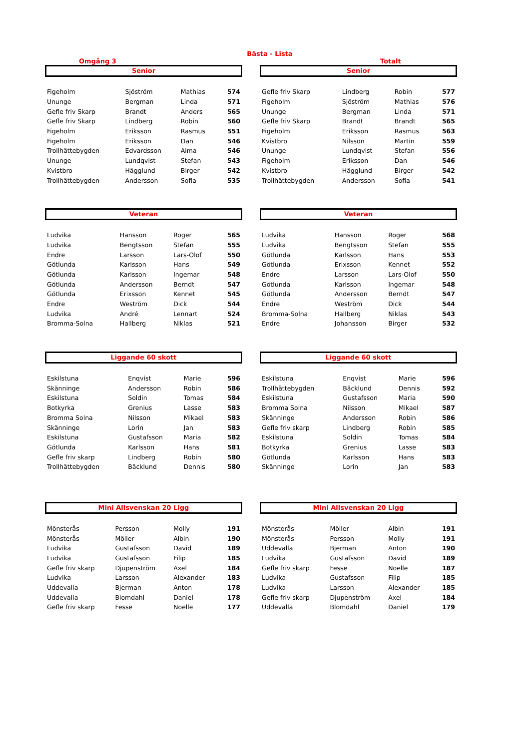Bästa - Lista
Omgång 3 Totalt
Senior
| Figeholm | Sjöström | Mathias | 574 |
| Ununge | Bergman | Linda | 571 |
| Gefle friv Skarp | Brandt | Anders | 565 |
| Gefle friv Skarp | Lindberg | Robin | 560 |
| Figeholm | Eriksson | Rasmus | 551 |
| Figeholm | Eriksson | Dan | 546 |
| Trollhättebygden | Edvardsson | Alma | 546 |
| Ununge | Lundqvist | Stefan | 543 |
| Kvistbro | Hägglund | Birger | 542 |
| Trollhättebygden | Andersson | Sofia | 535 |
Senior
| Gefle friv Skarp | Lindberg | Robin | 577 |
| Figeholm | Sjöström | Mathias | 576 |
| Ununge | Bergman | Linda | 571 |
| Gefle friv Skarp | Brandt | Brandt | 565 |
| Figeholm | Eriksson | Rasmus | 563 |
| Kvistbro | Nilsson | Martin | 559 |
| Ununge | Lundqvist | Stefan | 556 |
| Figeholm | Eriksson | Dan | 546 |
| Kvistbro | Hägglund | Birger | 542 |
| Trollhättebygden | Andersson | Sofia | 541 |
Veteran
| Ludvika | Hansson | Roger | 565 |
| Ludvika | Bengtsson | Stefan | 555 |
| Endre | Larsson | Lars-Olof | 550 |
| Götlunda | Karlsson | Hans | 549 |
| Götlunda | Karlsson | Ingemar | 548 |
| Götlunda | Andersson | Berndt | 547 |
| Götlunda | Erixsson | Kennet | 545 |
| Endre | Weström | Dick | 544 |
| Ludvika | André | Lennart | 524 |
| Bromma-Solna | Hallberg | Niklas | 521 |
Veteran
| Ludvika | Hansson | Roger | 568 |
| Ludvika | Bengtsson | Stefan | 555 |
| Götlunda | Karlsson | Hans | 553 |
| Götlunda | Erixsson | Kennet | 552 |
| Endre | Larsson | Lars-Olof | 550 |
| Götlunda | Karlsson | Ingemar | 548 |
| Götlunda | Andersson | Berndt | 547 |
| Endre | Weström | Dick | 544 |
| Bromma-Solna | Hallberg | Niklas | 543 |
| Endre | Johansson | Birger | 532 |
Liggande 60 skott
| Eskilstuna | Enqvist | Marie | 596 |
| Skänninge | Andersson | Robin | 586 |
| Eskilstuna | Soldin | Tomas | 584 |
| Botkyrka | Grenius | Lasse | 583 |
| Bromma Solna | Nilsson | Mikael | 583 |
| Skänninge | Lorin | Jan | 583 |
| Eskilstuna | Gustafsson | Maria | 582 |
| Götlunda | Karlsson | Hans | 581 |
| Gefle friv skarp | Lindberg | Robin | 580 |
| Trollhättebygden | Bäcklund | Dennis | 580 |
Liggande 60 skott
| Eskilstuna | Enqvist | Marie | 596 |
| Trollhättebygden | Bäcklund | Dennis | 592 |
| Eskilstuna | Gustafsson | Maria | 590 |
| Bromma Solna | Nilsson | Mikael | 587 |
| Skänninge | Andersson | Robin | 586 |
| Gefle friv skarp | Lindberg | Robin | 585 |
| Eskilstuna | Soldin | Tomas | 584 |
| Botkyrka | Grenius | Lasse | 583 |
| Götlunda | Karlsson | Hans | 583 |
| Skänninge | Lorin | Jan | 583 |
Mini Allsvenskan 20 Ligg
| Mönsterås | Persson | Molly | 191 |
| Mönsterås | Möller | Albin | 190 |
| Ludvika | Gustafsson | David | 189 |
| Ludvika | Gustafsson | Filip | 185 |
| Gefle friv skarp | Djupenström | Axel | 184 |
| Ludvika | Larsson | Alexander | 183 |
| Uddevalla | Bjerman | Anton | 178 |
| Uddevalla | Blomdahl | Daniel | 178 |
| Gefle friv skarp | Fesse | Noelle | 177 |
Mini Allsvenskan 20 Ligg
| Mönsterås | Möller | Albin | 191 |
| Mönsterås | Persson | Molly | 191 |
| Uddevalla | Bjerman | Anton | 190 |
| Ludvika | Gustafsson | David | 189 |
| Gefle friv skarp | Fesse | Noelle | 187 |
| Ludvika | Gustafsson | Filip | 185 |
| Ludvika | Larsson | Alexander | 185 |
| Gefle friv skarp | Djupenström | Axel | 184 |
| Uddevalla | Blomdahl | Daniel | 179 |